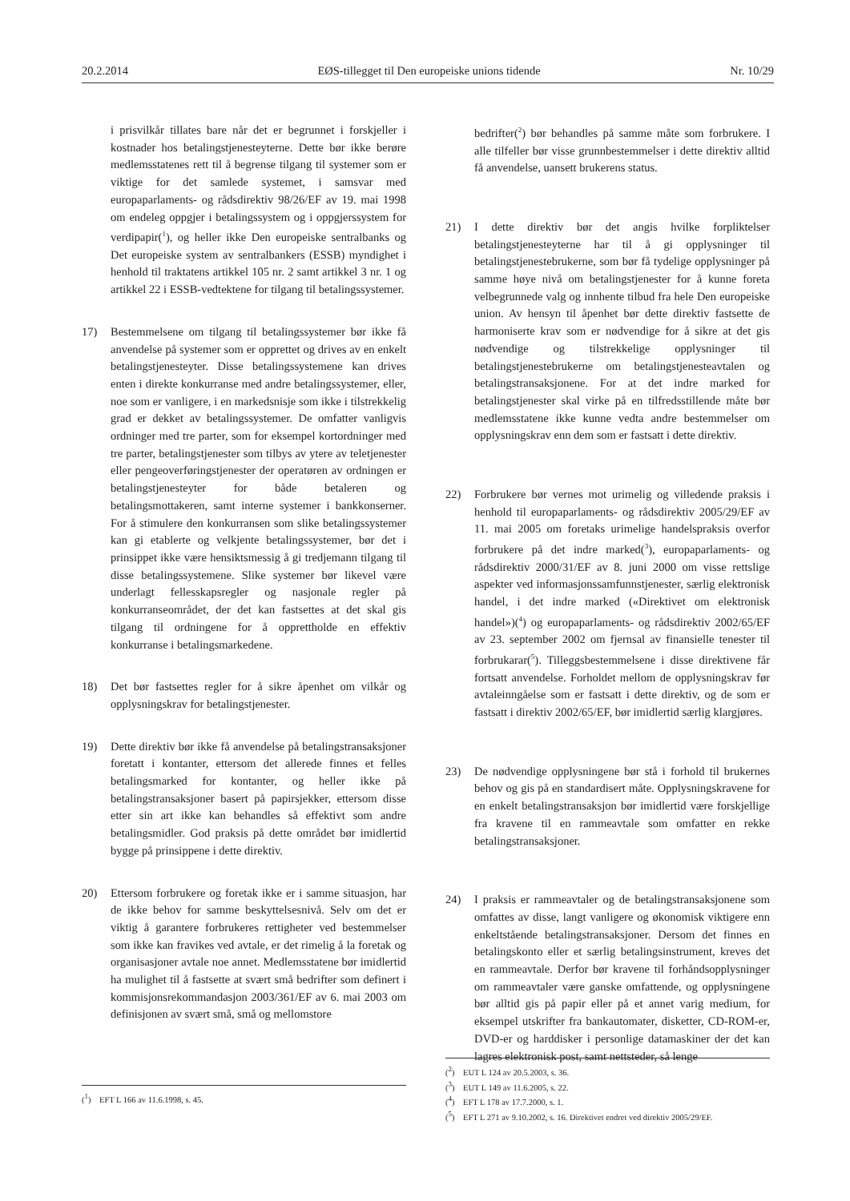20.2.2014 EØS-tillegget til Den europeiske unions tidende Nr. 10/29
i prisvilkår tillates bare når det er begrunnet i forskjeller i kostnader hos betalingstjenesteyterne. Dette bør ikke berøre medlemsstatenes rett til å begrense tilgang til systemer som er viktige for det samlede systemet, i samsvar med europaparlaments- og rådsdirektiv 98/26/EF av 19. mai 1998 om endeleg oppgjer i betalingssystem og i oppgjerssystem for verdipapir(<sup>1</sup>), og heller ikke Den europeiske sentralbanks og Det europeiske system av sentralbankers (ESSB) myndighet i henhold til traktatens artikkel 105 nr. 2 samt artikkel 3 nr. 1 og artikkel 22 i ESSB-vedtektene for tilgang til betalingssystemer.
17) Bestemmelsene om tilgang til betalingssystemer bør ikke få anvendelse på systemer som er opprettet og drives av en enkelt betalingstjenesteyter. Disse betalingssystemene kan drives enten i direkte konkurranse med andre betalingssystemer, eller, noe som er vanligere, i en markedsnisje som ikke i tilstrekkelig grad er dekket av betalingssystemer. De omfatter vanligvis ordninger med tre parter, som for eksempel kortordninger med tre parter, betalingstjenester som tilbys av ytere av teletjenester eller pengeoverføringstjenester der operatøren av ordningen er betalingstjenesteyter for både betaleren og betalingsmottakeren, samt interne systemer i bankkonserner. For å stimulere den konkurransen som slike betalingssystemer kan gi etablerte og velkjente betalingssystemer, bør det i prinsippet ikke være hensiktsmessig å gi tredjemann tilgang til disse betalingssystemene. Slike systemer bør likevel være underlagt fellesskapsregler og nasjonale regler på konkurranseområdet, der det kan fastsettes at det skal gis tilgang til ordningene for å opprettholde en effektiv konkurranse i betalingsmarkedene.
18) Det bør fastsettes regler for å sikre åpenhet om vilkår og opplysningskrav for betalingstjenester.
19) Dette direktiv bør ikke få anvendelse på betalingstransaksjoner foretatt i kontanter, ettersom det allerede finnes et felles betalingsmarked for kontanter, og heller ikke på betalingstransaksjoner basert på papirsjekker, ettersom disse etter sin art ikke kan behandles så effektivt som andre betalingsmidler. God praksis på dette området bør imidlertid bygge på prinsippene i dette direktiv.
20) Ettersom forbrukere og foretak ikke er i samme situasjon, har de ikke behov for samme beskyttelsesnivå. Selv om det er viktig å garantere forbrukeres rettigheter ved bestemmelser som ikke kan fravikes ved avtale, er det rimelig å la foretak og organisasjoner avtale noe annet. Medlemsstatene bør imidlertid ha mulighet til å fastsette at svært små bedrifter som definert i kommisjonsrekommandasjon 2003/361/EF av 6. mai 2003 om definisjonen av svært små, små og mellomstore
bedrifter(<sup>2</sup>) bør behandles på samme måte som forbrukere. I alle tilfeller bør visse grunnbestemmelser i dette direktiv alltid få anvendelse, uansett brukerens status.
21) I dette direktiv bør det angis hvilke forpliktelser betalingstjenesteyterne har til å gi opplysninger til betalingstjenestebrukerne, som bør få tydelige opplysninger på samme høye nivå om betalingstjenester for å kunne foreta velbegrunnede valg og innhente tilbud fra hele Den europeiske union. Av hensyn til åpenhet bør dette direktiv fastsette de harmoniserte krav som er nødvendige for å sikre at det gis nødvendige og tilstrekkelige opplysninger til betalingstjenestebrukerne om betalingstjenesteavtalen og betalingstransaksjonene. For at det indre marked for betalingstjenester skal virke på en tilfredsstillende måte bør medlemsstatene ikke kunne vedta andre bestemmelser om opplysningskrav enn dem som er fastsatt i dette direktiv.
22) Forbrukere bør vernes mot urimelig og villedende praksis i henhold til europaparlaments- og rådsdirektiv 2005/29/EF av 11. mai 2005 om foretaks urimelige handelspraksis overfor forbrukere på det indre marked(<sup>3</sup>), europaparlaments- og rådsdirektiv 2000/31/EF av 8. juni 2000 om visse rettslige aspekter ved informasjonssamfunnstjenester, særlig elektronisk handel, i det indre marked («Direktivet om elektronisk handel»)(<sup>4</sup>) og europaparlaments- og rådsdirektiv 2002/65/EF av 23. september 2002 om fjernsal av finansielle tenester til forbrukarar(<sup>5</sup>). Tilleggsbestemmelsene i disse direktivene får fortsatt anvendelse. Forholdet mellom de opplysningskrav før avtaleinngåelse som er fastsatt i dette direktiv, og de som er fastsatt i direktiv 2002/65/EF, bør imidlertid særlig klargjøres.
23) De nødvendige opplysningene bør stå i forhold til brukernes behov og gis på en standardisert måte. Opplysningskravene for en enkelt betalingstransaksjon bør imidlertid være forskjellige fra kravene til en rammeavtale som omfatter en rekke betalingstransaksjoner.
24) I praksis er rammeavtaler og de betalingstransaksjonene som omfattes av disse, langt vanligere og økonomisk viktigere enn enkeltstående betalingstransaksjoner. Dersom det finnes en betalingskonto eller et særlig betalingsinstrument, kreves det en rammeavtale. Derfor bør kravene til forhåndsopplysninger om rammeavtaler være ganske omfattende, og opplysningene bør alltid gis på papir eller på et annet varig medium, for eksempel utskrifter fra bankautomater, disketter, CD-ROM-er, DVD-er og harddisker i personlige datamaskiner der det kan lagres elektronisk post, samt nettsteder, så lenge
(<sup>1</sup>) EFT L 166 av 11.6.1998, s. 45.
(<sup>2</sup>) EUT L 124 av 20.5.2003, s. 36.
(<sup>3</sup>) EUT L 149 av 11.6.2005, s. 22.
(<sup>4</sup>) EFT L 178 av 17.7.2000, s. 1.
(<sup>5</sup>) EFT L 271 av 9.10.2002, s. 16. Direktivet endret ved direktiv 2005/29/EF.